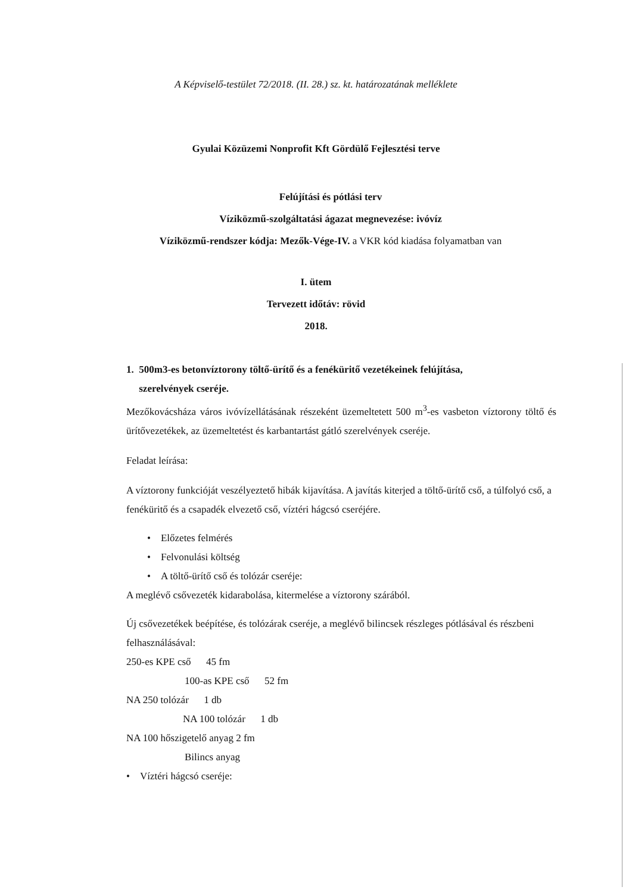A Képviselő-testület 72/2018. (II. 28.) sz. kt. határozatának melléklete
Gyulai Közüzemi Nonprofit Kft Gördülő Fejlesztési terve
Felújítási és pótlási terv
Víziközmű-szolgáltatási ágazat megnevezése: ivóvíz
Víziközmű-rendszer kódja: Mezők-Vége-IV. a VKR kód kiadása folyamatban van
I. ütem
Tervezett időtáv: rövid
2018.
1. 500m3-es betonvíztorony töltő-ürítő és a fenéküritő vezetékeinek felújítása,
szerelvények cseréje.
Mezőkovácsháza város ivóvízellátásának részeként üzemeltetett 500 m<sup>3</sup>-es vasbeton víztorony töltő és ürítővezetékek, az üzemeltetést és karbantartást gátló szerelvények cseréje.
Feladat leírása:
A víztorony funkcióját veszélyeztető hibák kijavítása. A javítás kiterjed a töltő-ürítő cső, a túlfolyó cső, a fenéküritő és a csapadék elvezető cső, víztéri hágcsó cseréjére.
• Előzetes felmérés
• Felvonulási költség
• A töltő-ürítő cső és tolózár cseréje:
A meglévő csővezeték kidarabolása, kitermelése a víztorony szárából.
Új csővezetékek beépítése, és tolózárak cseréje, a meglévő bilincsek részleges pótlásával és részbeni felhasználásával:
250-es KPE cső 45 fm
100-as KPE cső 52 fm
NA 250 tolózár 1 db
NA 100 tolózár 1 db
NA 100 hőszigetelő anyag 2 fm
Bilincs anyag
• Víztéri hágcsó cseréje: